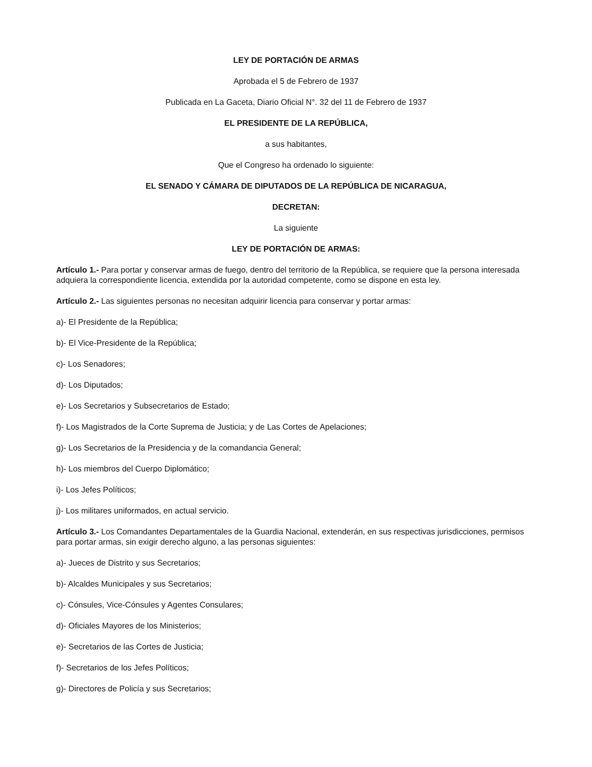LEY DE PORTACIÓN DE ARMAS
Aprobada el 5 de Febrero de 1937
Publicada en La Gaceta, Diario Oficial N°. 32 del 11 de Febrero de 1937
EL PRESIDENTE DE LA REPÚBLICA,
a sus habitantes,
Que el Congreso ha ordenado lo siguiente:
EL SENADO Y CÁMARA DE DIPUTADOS DE LA REPÚBLICA DE NICARAGUA,
DECRETAN:
La siguiente
LEY DE PORTACIÓN DE ARMAS:
Artículo 1.- Para portar y conservar armas de fuego, dentro del territorio de la República, se requiere que la persona interesada adquiera la correspondiente licencia, extendida por la autoridad competente, como se dispone en esta ley.
Artículo 2.- Las siguientes personas no necesitan adquirir licencia para conservar y portar armas:
a)- El Presidente de la República;
b)- El Vice-Presidente de la República;
c)- Los Senadores;
d)- Los Diputados;
e)- Los Secretarios y Subsecretarios de Estado;
f)- Los Magistrados de la Corte Suprema de Justicia; y de Las Cortes de Apelaciones;
g)- Los Secretarios de la Presidencia y de la comandancia General;
h)- Los miembros del Cuerpo Diplomático;
i)- Los Jefes Políticos;
j)- Los militares uniformados, en actual servicio.
Artículo 3.- Los Comandantes Departamentales de la Guardia Nacional, extenderán, en sus respectivas jurisdicciones, permisos para portar armas, sin exigir derecho alguno, a las personas siguientes:
a)- Jueces de Distrito y sus Secretarios;
b)- Alcaldes Municipales y sus Secretarios;
c)- Cónsules, Vice-Cónsules y Agentes Consulares;
d)- Oficiales Mayores de los Ministerios;
e)- Secretarios de las Cortes de Justicia;
f)- Secretarios de los Jefes Políticos;
g)- Directores de Policía y sus Secretarios;